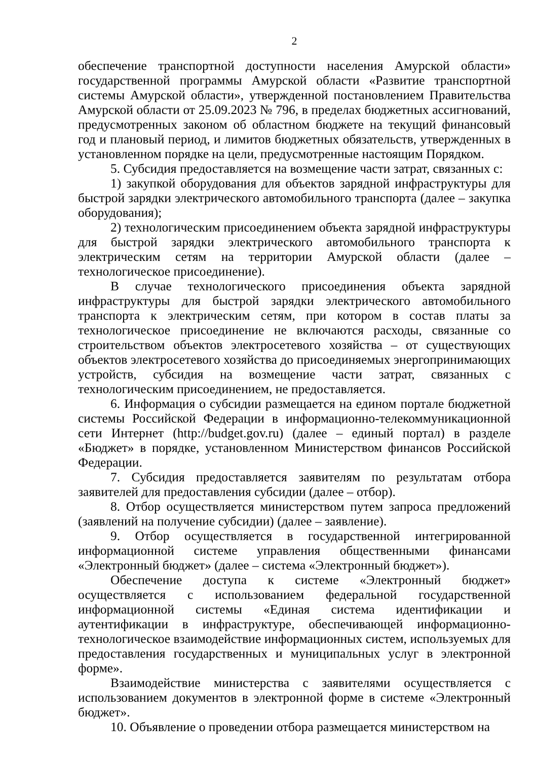2
обеспечение транспортной доступности населения Амурской области» государственной программы Амурской области «Развитие транспортной системы Амурской области», утвержденной постановлением Правительства Амурской области от 25.09.2023 № 796, в пределах бюджетных ассигнований, предусмотренных законом об областном бюджете на текущий финансовый год и плановый период, и лимитов бюджетных обязательств, утвержденных в установленном порядке на цели, предусмотренные настоящим Порядком.
5. Субсидия предоставляется на возмещение части затрат, связанных с:
1) закупкой оборудования для объектов зарядной инфраструктуры для быстрой зарядки электрического автомобильного транспорта (далее – закупка оборудования);
2) технологическим присоединением объекта зарядной инфраструктуры для быстрой зарядки электрического автомобильного транспорта к электрическим сетям на территории Амурской области (далее – технологическое присоединение).
В случае технологического присоединения объекта зарядной инфраструктуры для быстрой зарядки электрического автомобильного транспорта к электрическим сетям, при котором в состав платы за технологическое присоединение не включаются расходы, связанные со строительством объектов электросетевого хозяйства – от существующих объектов электросетевого хозяйства до присоединяемых энергопринимающих устройств, субсидия на возмещение части затрат, связанных с технологическим присоединением, не предоставляется.
6. Информация о субсидии размещается на едином портале бюджетной системы Российской Федерации в информационно-телекоммуникационной сети Интернет (http://budget.gov.ru) (далее – единый портал) в разделе «Бюджет» в порядке, установленном Министерством финансов Российской Федерации.
7. Субсидия предоставляется заявителям по результатам отбора заявителей для предоставления субсидии (далее – отбор).
8. Отбор осуществляется министерством путем запроса предложений (заявлений на получение субсидии) (далее – заявление).
9. Отбор осуществляется в государственной интегрированной информационной системе управления общественными финансами «Электронный бюджет» (далее – система «Электронный бюджет»).
Обеспечение доступа к системе «Электронный бюджет» осуществляется с использованием федеральной государственной информационной системы «Единая система идентификации и аутентификации в инфраструктуре, обеспечивающей информационно-технологическое взаимодействие информационных систем, используемых для предоставления государственных и муниципальных услуг в электронной форме».
Взаимодействие министерства с заявителями осуществляется с использованием документов в электронной форме в системе «Электронный бюджет».
10. Объявление о проведении отбора размещается министерством на